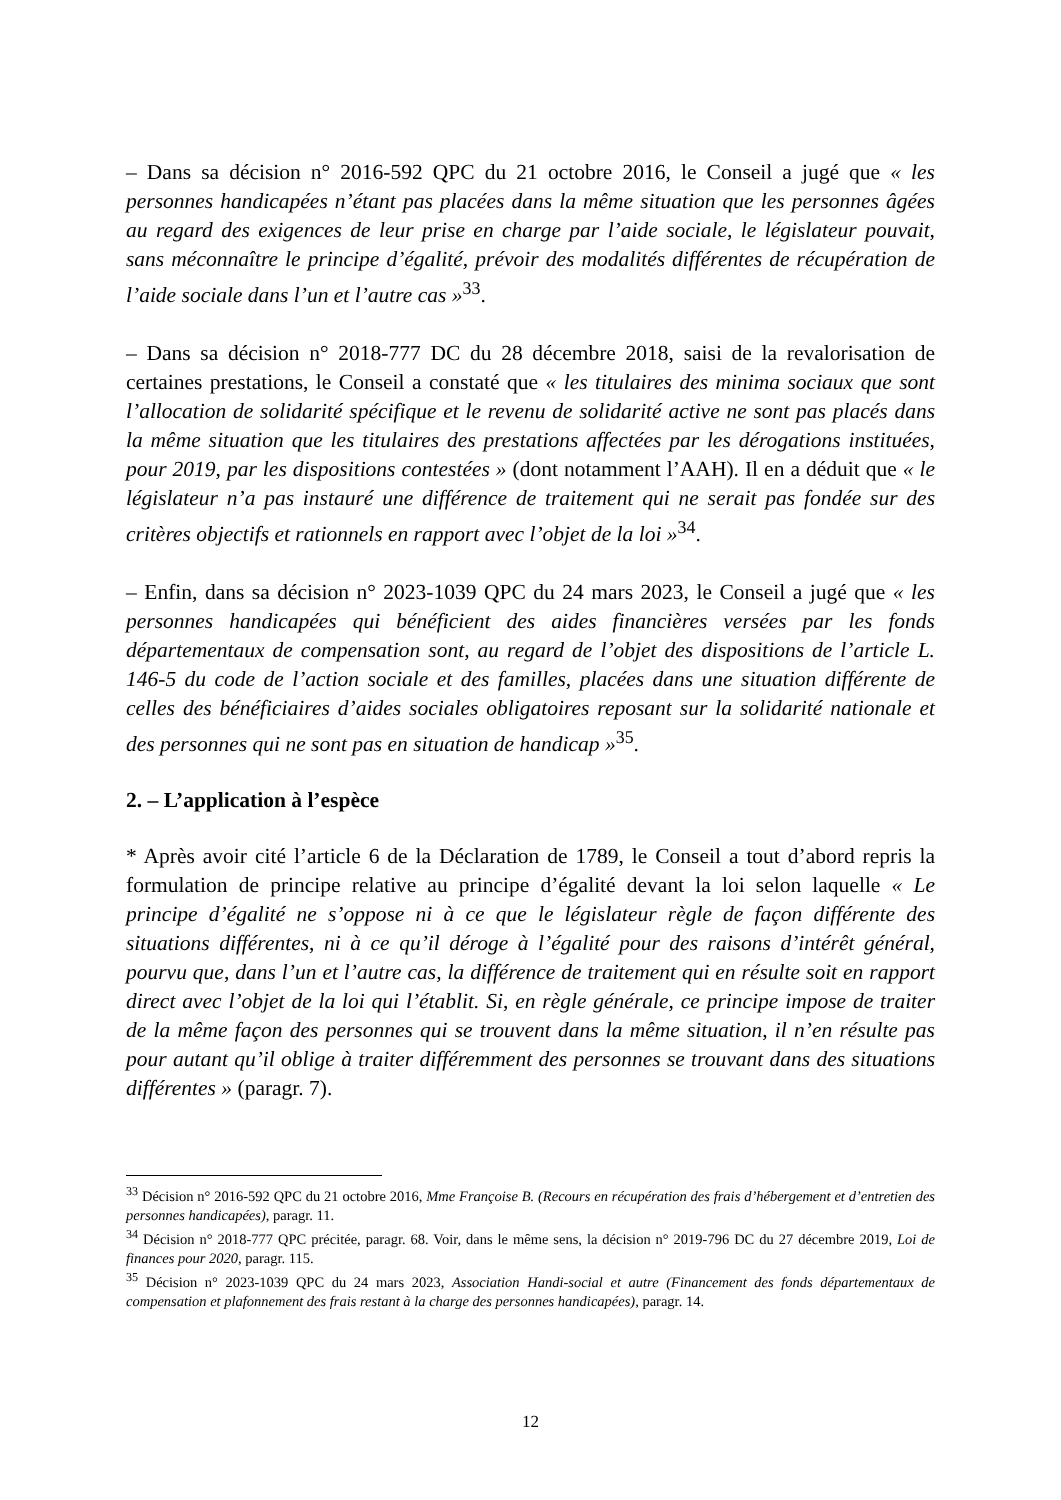– Dans sa décision n° 2016-592 QPC du 21 octobre 2016, le Conseil a jugé que « les personnes handicapées n’étant pas placées dans la même situation que les personnes âgées au regard des exigences de leur prise en charge par l’aide sociale, le législateur pouvait, sans méconnaître le principe d’égalité, prévoir des modalités différentes de récupération de l’aide sociale dans l’un et l’autre cas »<sup>33</sup>.
– Dans sa décision n° 2018-777 DC du 28 décembre 2018, saisi de la revalorisation de certaines prestations, le Conseil a constaté que « les titulaires des minima sociaux que sont l’allocation de solidarité spécifique et le revenu de solidarité active ne sont pas placés dans la même situation que les titulaires des prestations affectées par les dérogations instituées, pour 2019, par les dispositions contestées » (dont notamment l’AAH). Il en a déduit que « le législateur n’a pas instauré une différence de traitement qui ne serait pas fondée sur des critères objectifs et rationnels en rapport avec l’objet de la loi »<sup>34</sup>.
– Enfin, dans sa décision n° 2023-1039 QPC du 24 mars 2023, le Conseil a jugé que « les personnes handicapées qui bénéficient des aides financières versées par les fonds départementaux de compensation sont, au regard de l’objet des dispositions de l’article L. 146-5 du code de l’action sociale et des familles, placées dans une situation différente de celles des bénéficiaires d’aides sociales obligatoires reposant sur la solidarité nationale et des personnes qui ne sont pas en situation de handicap »<sup>35</sup>.
2. – L’application à l’espèce
* Après avoir cité l’article 6 de la Déclaration de 1789, le Conseil a tout d’abord repris la formulation de principe relative au principe d’égalité devant la loi selon laquelle « Le principe d’égalité ne s’oppose ni à ce que le législateur règle de façon différente des situations différentes, ni à ce qu’il déroge à l’égalité pour des raisons d’intérêt général, pourvu que, dans l’un et l’autre cas, la différence de traitement qui en résulte soit en rapport direct avec l’objet de la loi qui l’établit. Si, en règle générale, ce principe impose de traiter de la même façon des personnes qui se trouvent dans la même situation, il n’en résulte pas pour autant qu’il oblige à traiter différemment des personnes se trouvant dans des situations différentes » (paragr. 7).
<sup>33</sup> Décision n° 2016-592 QPC du 21 octobre 2016, Mme Françoise B. (Recours en récupération des frais d’hébergement et d’entretien des personnes handicapées), paragr. 11.
<sup>34</sup> Décision n° 2018-777 QPC précitée, paragr. 68. Voir, dans le même sens, la décision n° 2019-796 DC du 27 décembre 2019, Loi de finances pour 2020, paragr. 115.
<sup>35</sup> Décision n° 2023-1039 QPC du 24 mars 2023, Association Handi-social et autre (Financement des fonds départementaux de compensation et plafonnement des frais restant à la charge des personnes handicapées), paragr. 14.
12